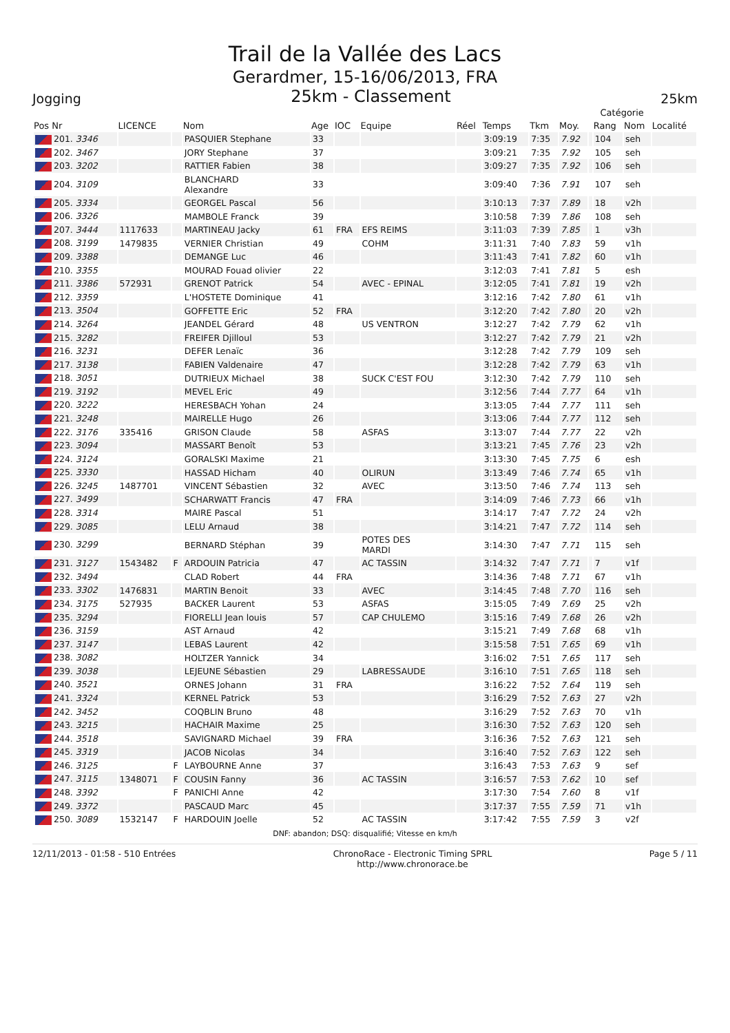Trail de la Vallée des Lacs
Gerardmer, 15-16/06/2013, FRA
Jogging 25km - Classement 25km
| | | | | | | | | | | | | Catégorie | | |
| --- | --- | --- | --- | --- | --- | --- | --- | --- | --- | --- | --- | --- | --- | --- |
| Pos Nr | LICENCE | | Nom | Age | IOC | Equipe | Réel | Temps | Tkm | Moy. | | Rang | Nom | Localité |
| 201. 3346 | | | PASQUIER Stephane | 33 | | | | 3:09:19 | 7:35 | 7.92 | | 104 | seh | |
| 202. 3467 | | | JORY Stephane | 37 | | | | 3:09:21 | 7:35 | 7.92 | | 105 | seh | |
| 203. 3202 | | | RATTIER Fabien | 38 | | | | 3:09:27 | 7:35 | 7.92 | | 106 | seh | |
| 204. 3109 | | | BLANCHARD Alexandre | 33 | | | | 3:09:40 | 7:36 | 7.91 | | 107 | seh | |
| 205. 3334 | | | GEORGEL Pascal | 56 | | | | 3:10:13 | 7:37 | 7.89 | | 18 | v2h | |
| 206. 3326 | | | MAMBOLE Franck | 39 | | | | 3:10:58 | 7:39 | 7.86 | | 108 | seh | |
| 207. 3444 | 1117633 | | MARTINEAU Jacky | 61 | FRA | EFS REIMS | | 3:11:03 | 7:39 | 7.85 | | 1 | v3h | |
| 208. 3199 | 1479835 | | VERNIER Christian | 49 | | COHM | | 3:11:31 | 7:40 | 7.83 | | 59 | v1h | |
| 209. 3388 | | | DEMANGE Luc | 46 | | | | 3:11:43 | 7:41 | 7.82 | | 60 | v1h | |
| 210. 3355 | | | MOURAD Fouad olivier | 22 | | | | 3:12:03 | 7:41 | 7.81 | | 5 | esh | |
| 211. 3386 | 572931 | | GRENOT Patrick | 54 | | AVEC - EPINAL | | 3:12:05 | 7:41 | 7.81 | | 19 | v2h | |
| 212. 3359 | | | L'HOSTETE Dominique | 41 | | | | 3:12:16 | 7:42 | 7.80 | | 61 | v1h | |
| 213. 3504 | | | GOFFETTE Eric | 52 | FRA | | | 3:12:20 | 7:42 | 7.80 | | 20 | v2h | |
| 214. 3264 | | | JEANDEL Gérard | 48 | | US VENTRON | | 3:12:27 | 7:42 | 7.79 | | 62 | v1h | |
| 215. 3282 | | | FREIFER Djilloul | 53 | | | | 3:12:27 | 7:42 | 7.79 | | 21 | v2h | |
| 216. 3231 | | | DEFER Lenaïc | 36 | | | | 3:12:28 | 7:42 | 7.79 | | 109 | seh | |
| 217. 3138 | | | FABIEN Valdenaire | 47 | | | | 3:12:28 | 7:42 | 7.79 | | 63 | v1h | |
| 218. 3051 | | | DUTRIEUX Michael | 38 | | SUCK C'EST FOU | | 3:12:30 | 7:42 | 7.79 | | 110 | seh | |
| 219. 3192 | | | MEVEL Eric | 49 | | | | 3:12:56 | 7:44 | 7.77 | | 64 | v1h | |
| 220. 3222 | | | HERESBACH Yohan | 24 | | | | 3:13:05 | 7:44 | 7.77 | | 111 | seh | |
| 221. 3248 | | | MAIRELLE Hugo | 26 | | | | 3:13:06 | 7:44 | 7.77 | | 112 | seh | |
| 222. 3176 | 335416 | | GRISON Claude | 58 | | ASFAS | | 3:13:07 | 7:44 | 7.77 | | 22 | v2h | |
| 223. 3094 | | | MASSART Benoît | 53 | | | | 3:13:21 | 7:45 | 7.76 | | 23 | v2h | |
| 224. 3124 | | | GORALSKI Maxime | 21 | | | | 3:13:30 | 7:45 | 7.75 | | 6 | esh | |
| 225. 3330 | | | HASSAD Hicham | 40 | | OLIRUN | | 3:13:49 | 7:46 | 7.74 | | 65 | v1h | |
| 226. 3245 | 1487701 | | VINCENT Sébastien | 32 | | AVEC | | 3:13:50 | 7:46 | 7.74 | | 113 | seh | |
| 227. 3499 | | | SCHARWATT Francis | 47 | FRA | | | 3:14:09 | 7:46 | 7.73 | | 66 | v1h | |
| 228. 3314 | | | MAIRE Pascal | 51 | | | | 3:14:17 | 7:47 | 7.72 | | 24 | v2h | |
| 229. 3085 | | | LELU Arnaud | 38 | | | | 3:14:21 | 7:47 | 7.72 | | 114 | seh | |
| 230. 3299 | | | BERNARD Stéphan | 39 | | POTES DES MARDI | | 3:14:30 | 7:47 | 7.71 | | 115 | seh | |
| 231. 3127 | 1543482 | F | ARDOUIN Patricia | 47 | | AC TASSIN | | 3:14:32 | 7:47 | 7.71 | | 7 | v1f | |
| 232. 3494 | | | CLAD Robert | 44 | FRA | | | 3:14:36 | 7:48 | 7.71 | | 67 | v1h | |
| 233. 3302 | 1476831 | | MARTIN Benoit | 33 | | AVEC | | 3:14:45 | 7:48 | 7.70 | | 116 | seh | |
| 234. 3175 | 527935 | | BACKER Laurent | 53 | | ASFAS | | 3:15:05 | 7:49 | 7.69 | | 25 | v2h | |
| 235. 3294 | | | FIORELLI Jean louis | 57 | | CAP CHULEMO | | 3:15:16 | 7:49 | 7.68 | | 26 | v2h | |
| 236. 3159 | | | AST Arnaud | 42 | | | | 3:15:21 | 7:49 | 7.68 | | 68 | v1h | |
| 237. 3147 | | | LEBAS Laurent | 42 | | | | 3:15:58 | 7:51 | 7.65 | | 69 | v1h | |
| 238. 3082 | | | HOLTZER Yannick | 34 | | | | 3:16:02 | 7:51 | 7.65 | | 117 | seh | |
| 239. 3038 | | | LEJEUNE Sébastien | 29 | | LABRESSAUDE | | 3:16:10 | 7:51 | 7.65 | | 118 | seh | |
| 240. 3521 | | | ORNES Johann | 31 | FRA | | | 3:16:22 | 7:52 | 7.64 | | 119 | seh | |
| 241. 3324 | | | KERNEL Patrick | 53 | | | | 3:16:29 | 7:52 | 7.63 | | 27 | v2h | |
| 242. 3452 | | | COQBLIN Bruno | 48 | | | | 3:16:29 | 7:52 | 7.63 | | 70 | v1h | |
| 243. 3215 | | | HACHAIR Maxime | 25 | | | | 3:16:30 | 7:52 | 7.63 | | 120 | seh | |
| 244. 3518 | | | SAVIGNARD Michael | 39 | FRA | | | 3:16:36 | 7:52 | 7.63 | | 121 | seh | |
| 245. 3319 | | | JACOB Nicolas | 34 | | | | 3:16:40 | 7:52 | 7.63 | | 122 | seh | |
| 246. 3125 | | F | LAYBOURNE Anne | 37 | | | | 3:16:43 | 7:53 | 7.63 | | 9 | sef | |
| 247. 3115 | 1348071 | F | COUSIN Fanny | 36 | | AC TASSIN | | 3:16:57 | 7:53 | 7.62 | | 10 | sef | |
| 248. 3392 | | F | PANICHI Anne | 42 | | | | 3:17:30 | 7:54 | 7.60 | | 8 | v1f | |
| 249. 3372 | | | PASCAUD Marc | 45 | | | | 3:17:37 | 7:55 | 7.59 | | 71 | v1h | |
| 250. 3089 | 1532147 | F | HARDOUIN Joelle | 52 | | AC TASSIN | | 3:17:42 | 7:55 | 7.59 | | 3 | v2f | |
DNF: abandon; DSQ: disqualifié; Vitesse en km/h
12/11/2013 - 01:58 - 510 Entrées ChronoRace - Electronic Timing SPRL
http://www.chronorace.be Page 5 / 11